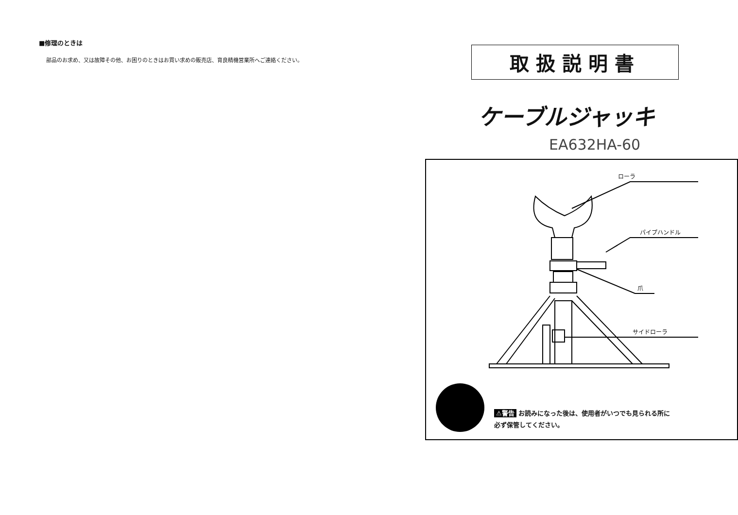■修理のときは
部品のお求め、又は故障その他、お困りのときはお買い求めの販売店、育良精機営業所へご連絡ください。
取扱説明書
ケーブルジャッキ
EA632HA-60
ローラ
パイプハンドル
爪
サイドローラ
⚠警告 お読みになった後は、使用者がいつでも見られる所に
必ず保管してください。